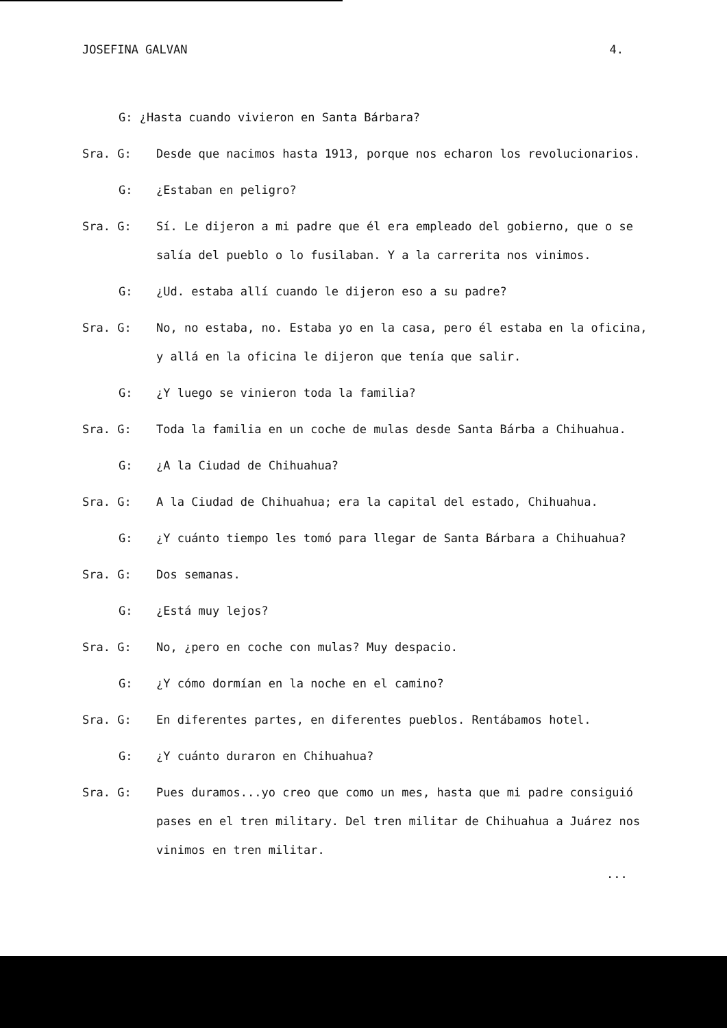JOSEFINA GALVAN 4.
G: ¿Hasta cuando vivieron en Santa Bárbara?
Sra. G: Desde que nacimos hasta 1913, porque nos echaron los revolucionarios.
G: ¿Estaban en peligro?
Sra. G: Sí. Le dijeron a mi padre que él era empleado del gobierno, que o se salía del pueblo o lo fusilaban. Y a la carrerita nos vinimos.
G: ¿Ud. estaba allí cuando le dijeron eso a su padre?
Sra. G: No, no estaba, no. Estaba yo en la casa, pero él estaba en la oficina, y allá en la oficina le dijeron que tenía que salir.
G: ¿Y luego se vinieron toda la familia?
Sra. G: Toda la familia en un coche de mulas desde Santa Bárba a Chihuahua.
G: ¿A la Ciudad de Chihuahua?
Sra. G: A la Ciudad de Chihuahua; era la capital del estado, Chihuahua.
G: ¿Y cuánto tiempo les tomó para llegar de Santa Bárbara a Chihuahua?
Sra. G: Dos semanas.
G: ¿Está muy lejos?
Sra. G: No, ¿pero en coche con mulas? Muy despacio.
G: ¿Y cómo dormían en la noche en el camino?
Sra. G: En diferentes partes, en diferentes pueblos. Rentábamos hotel.
G: ¿Y cuánto duraron en Chihuahua?
Sra. G: Pues duramos...yo creo que como un mes, hasta que mi padre consiguió pases en el tren military. Del tren militar de Chihuahua a Juárez nos vinimos en tren militar.
...